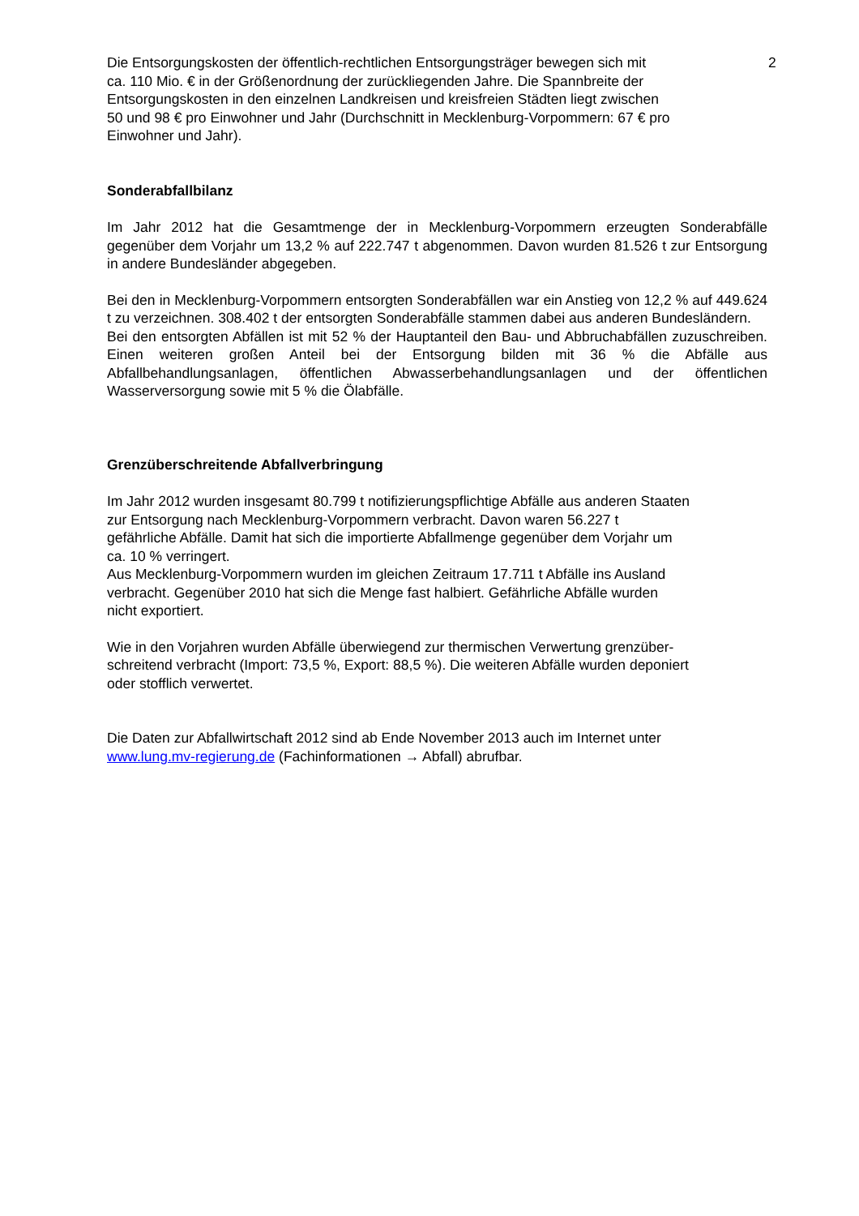2
Die Entsorgungskosten der öffentlich-rechtlichen Entsorgungsträger bewegen sich mit
ca. 110 Mio. € in der Größenordnung der zurückliegenden Jahre. Die Spannbreite der
Entsorgungskosten in den einzelnen Landkreisen und kreisfreien Städten liegt zwischen
50 und 98 € pro Einwohner und Jahr (Durchschnitt in Mecklenburg-Vorpommern: 67 € pro
Einwohner und Jahr).
Sonderabfallbilanz
Im Jahr 2012 hat die Gesamtmenge der in Mecklenburg-Vorpommern erzeugten Sonderabfälle gegenüber dem Vorjahr um 13,2 % auf 222.747 t abgenommen. Davon wurden 81.526 t zur Entsorgung in andere Bundesländer abgegeben.
Bei den in Mecklenburg-Vorpommern entsorgten Sonderabfällen war ein Anstieg von 12,2 % auf 449.624 t zu verzeichnen. 308.402 t der entsorgten Sonderabfälle stammen dabei aus anderen Bundesländern.
Bei den entsorgten Abfällen ist mit 52 % der Hauptanteil den Bau- und Abbruchabfällen zuzuschreiben. Einen weiteren großen Anteil bei der Entsorgung bilden mit 36 % die Abfälle aus Abfallbehandlungsanlagen, öffentlichen Abwasserbehandlungsanlagen und der öffentlichen Wasserversorgung sowie mit 5 % die Ölabfälle.
Grenzüberschreitende Abfallverbringung
Im Jahr 2012 wurden insgesamt 80.799 t notifizierungspflichtige Abfälle aus anderen Staaten
zur Entsorgung nach Mecklenburg-Vorpommern verbracht. Davon waren 56.227 t
gefährliche Abfälle. Damit hat sich die importierte Abfallmenge gegenüber dem Vorjahr um
ca. 10 % verringert.
Aus Mecklenburg-Vorpommern wurden im gleichen Zeitraum 17.711 t Abfälle ins Ausland
verbracht. Gegenüber 2010 hat sich die Menge fast halbiert. Gefährliche Abfälle wurden
nicht exportiert.
Wie in den Vorjahren wurden Abfälle überwiegend zur thermischen Verwertung grenzüber-
schreitend verbracht (Import: 73,5 %, Export: 88,5 %). Die weiteren Abfälle wurden deponiert
oder stofflich verwertet.
Die Daten zur Abfallwirtschaft 2012 sind ab Ende November 2013 auch im Internet unter
www.lung.mv-regierung.de (Fachinformationen → Abfall) abrufbar.